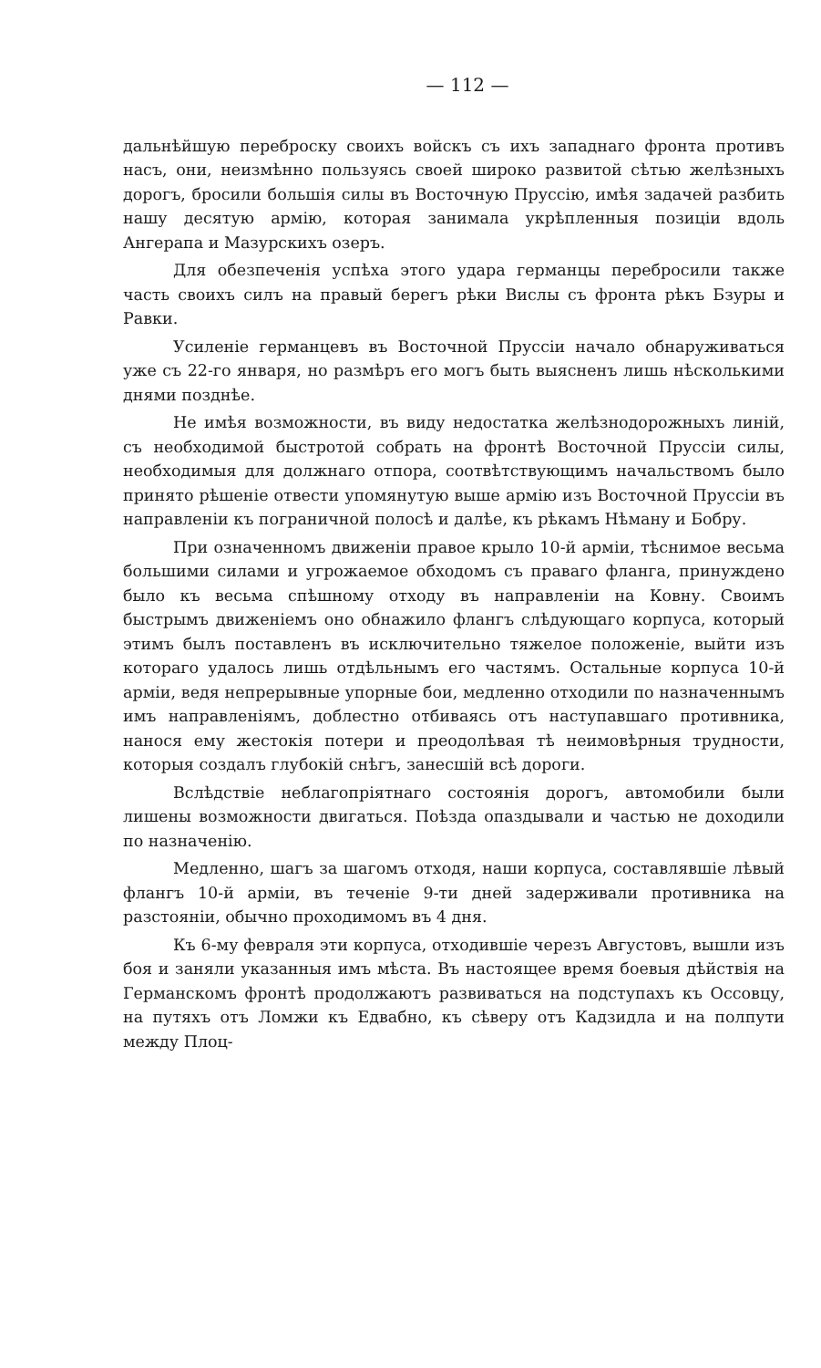— 112 —
дальнѣйшую переброску своихъ войскъ съ ихъ западнаго фронта противъ насъ, они, неизмѣнно пользуясь своей широко развитой сѣтью желѣзныхъ дорогъ, бросили большія силы въ Восточную Пруссію, имѣя задачей разбить нашу десятую армію, которая занимала укрѣпленныя позиціи вдоль Ангерапа и Мазурскихъ озеръ.
Для обезпеченія успѣха этого удара германцы перебросили также часть своихъ силъ на правый берегъ рѣки Вислы съ фронта рѣкъ Бзуры и Равки.
Усиленіе германцевъ въ Восточной Пруссіи начало обнаруживаться уже съ 22-го января, но размѣръ его могъ быть выясненъ лишь нѣсколькими днями позднѣе.
Не имѣя возможности, въ виду недостатка желѣзнодорожныхъ линій, съ необходимой быстротой собрать на фронтѣ Восточной Пруссіи силы, необходимыя для должнаго отпора, соотвѣтствующимъ начальствомъ было принято рѣшеніе отвести упомянутую выше армію изъ Восточной Пруссіи въ направленіи къ пограничной полосѣ и далѣе, къ рѣкамъ Нѣману и Бобру.
При означенномъ движеніи правое крыло 10-й арміи, тѣснимое весьма большими силами и угрожаемое обходомъ съ праваго фланга, принуждено было къ весьма спѣшному отходу въ направленіи на Ковну. Своимъ быстрымъ движеніемъ оно обнажило флангъ слѣдующаго корпуса, который этимъ былъ поставленъ въ исключительно тяжелое положеніе, выйти изъ котораго удалось лишь отдѣльнымъ его частямъ. Остальные корпуса 10-й арміи, ведя непрерывные упорные бои, медленно отходили по назначеннымъ имъ направленіямъ, доблестно отбиваясь отъ наступавшаго противника, нанося ему жестокія потери и преодолѣвая тѣ неимовѣрныя трудности, которыя создалъ глубокій снѣгъ, занесшій всѣ дороги.
Вслѣдствіе неблагопріятнаго состоянія дорогъ, автомобили были лишены возможности двигаться. Поѣзда опаздывали и частью не доходили по назначенію.
Медленно, шагъ за шагомъ отходя, наши корпуса, составлявшіе лѣвый флангъ 10-й арміи, въ теченіе 9-ти дней задерживали противника на разстояніи, обычно проходимомъ въ 4 дня.
Къ 6-му февраля эти корпуса, отходившіе черезъ Августовъ, вышли изъ боя и заняли указанныя имъ мѣста. Въ настоящее время боевыя дѣйствія на Германскомъ фронтѣ продолжаютъ развиваться на подступахъ къ Оссовцу, на путяхъ отъ Ломжи къ Едвабно, къ сѣверу отъ Кадзидла и на полпути между Плоц-